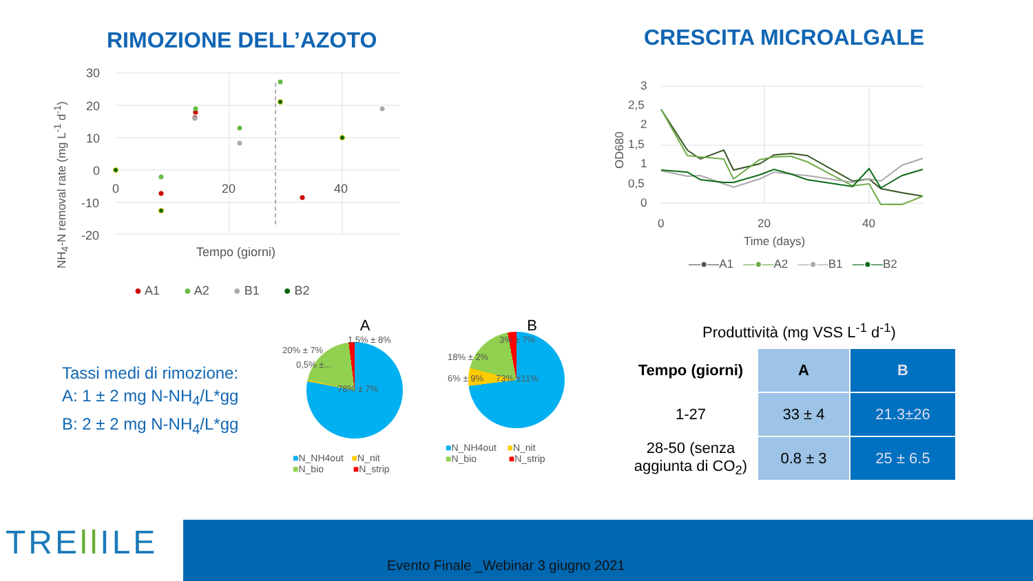RIMOZIONE DELL’AZOTO CRESCITA MICROALGALE
30
20
10
0
-10
-20
0
20
40
Tempo (giorni)
NH<sub>4</sub>-N removal rate (mg L<sup>-1</sup> d<sup>-1</sup>)
● A1 ● A2 ● B1 ● B2
3
2,5
2
1,5
1
0,5
0
0
20
40
Time (days)
OD680
—●—A1 —●—A2 —●—B1 —●—B2
Tassi medi di rimozione:
A: 1 ± 2 mg N-NH<sub>4</sub>/L*gg
B: 2 ± 2 mg N-NH<sub>4</sub>/L*gg
A
1,5% ± 8%
20% ± 7%
0,5% ±...
78% ± 7%
■N_NH4out ■N_nit
■N_bio ■N_strip
B
3% ± 7%
18% ± 2%
6% ± 9%
73% ±11%
■N_NH4out ■N_nit
■N_bio ■N_strip
Produttività (mg VSS L<sup>-1</sup> d<sup>-1</sup>)
| Tempo (giorni) | A | B |
| --- | --- | --- |
| 1-27 | 33 ± 4 | 21.3±26 |
| 28-50 (senza aggiunta di CO<sub>2</sub>) | 0.8 ± 3 | 25 ± 6.5 |
TREll ILE
Evento Finale _Webinar 3 giugno 2021